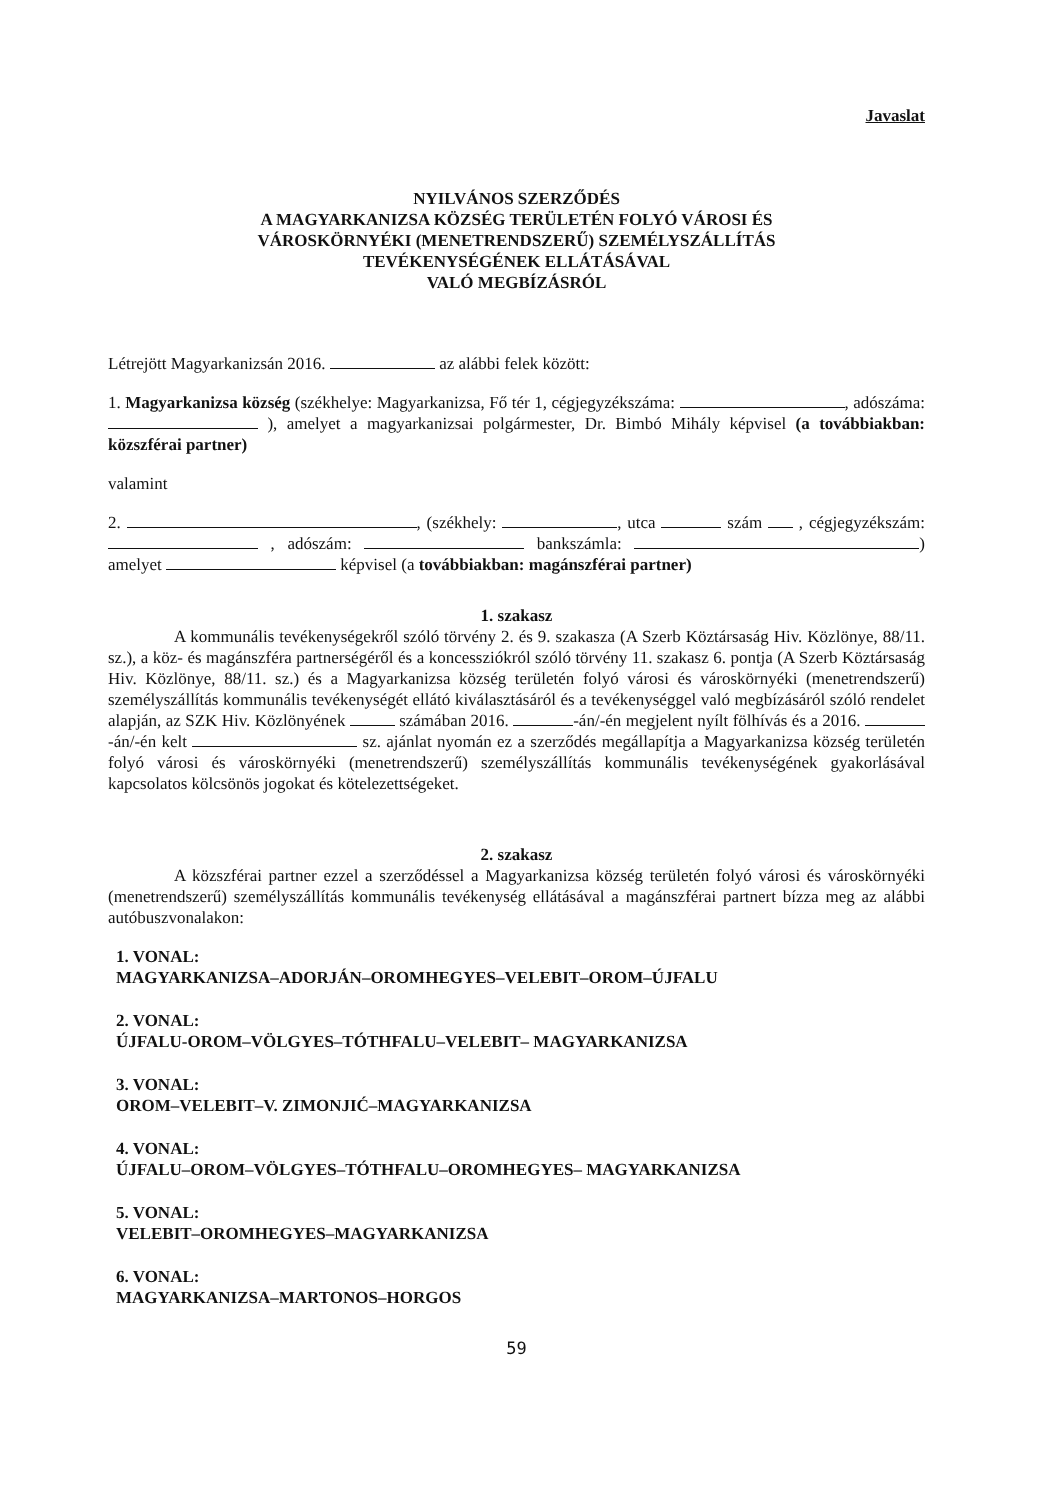Javaslat
NYILVÁNOS SZERZŐDÉS
A MAGYARKANIZSA KÖZSÉG TERÜLETÉN FOLYÓ VÁROSI ÉS
VÁROSKÖRNYÉKI (MENETRENDSZERŰ) SZEMÉLYSZÁLLÍTÁS
TEVÉKENYSÉGÉNEK ELLÁTÁSÁVAL
VALÓ MEGBÍZÁSRÓL
Létrejött Magyarkanizsán 2016. az alábbi felek között:
1. Magyarkanizsa község (székhelye: Magyarkanizsa, Fő tér 1, cégjegyzékszáma: , adószáma: ), amelyet a magyarkanizsai polgármester, Dr. Bimbó Mihály képvisel (a továbbiakban: közszférai partner)
valamint
2. , (székhely: , utca szám , cégjegyzékszám: , adószám: bankszámla: ) amelyet képvisel (a továbbiakban: magánszférai partner)
1. szakasz
A kommunális tevékenységekről szóló törvény 2. és 9. szakasza (A Szerb Köztársaság Hiv. Közlönye, 88/11. sz.), a köz- és magánszféra partnerségéről és a koncessziókról szóló törvény 11. szakasz 6. pontja (A Szerb Köztársaság Hiv. Közlönye, 88/11. sz.) és a Magyarkanizsa község területén folyó városi és városkörnyéki (menetrendszerű) személyszállítás kommunális tevékenységét ellátó kiválasztásáról és a tevékenységgel való megbízásáról szóló rendelet alapján, az SZK Hiv. Közlönyének számában 2016. -án/-én megjelent nyílt fölhívás és a 2016. -án/-én kelt sz. ajánlat nyomán ez a szerződés megállapítja a Magyarkanizsa község területén folyó városi és városkörnyéki (menetrendszerű) személyszállítás kommunális tevékenységének gyakorlásával kapcsolatos kölcsönös jogokat és kötelezettségeket.
2. szakasz
A közszférai partner ezzel a szerződéssel a Magyarkanizsa község területén folyó városi és városkörnyéki (menetrendszerű) személyszállítás kommunális tevékenység ellátásával a magánszférai partnert bízza meg az alábbi autóbuszvonalakon:
1. VONAL:
MAGYARKANIZSA–ADORJÁN–OROMHEGYES–VELEBIT–OROM–ÚJFALU
2. VONAL:
ÚJFALU-OROM–VÖLGYES–TÓTHFALU–VELEBIT– MAGYARKANIZSA
3. VONAL:
OROM–VELEBIT–V. ZIMONJIĆ–MAGYARKANIZSA
4. VONAL:
ÚJFALU–OROM–VÖLGYES–TÓTHFALU–OROMHEGYES– MAGYARKANIZSA
5. VONAL:
VELEBIT–OROMHEGYES–MAGYARKANIZSA
6. VONAL:
MAGYARKANIZSA–MARTONOS–HORGOS
59